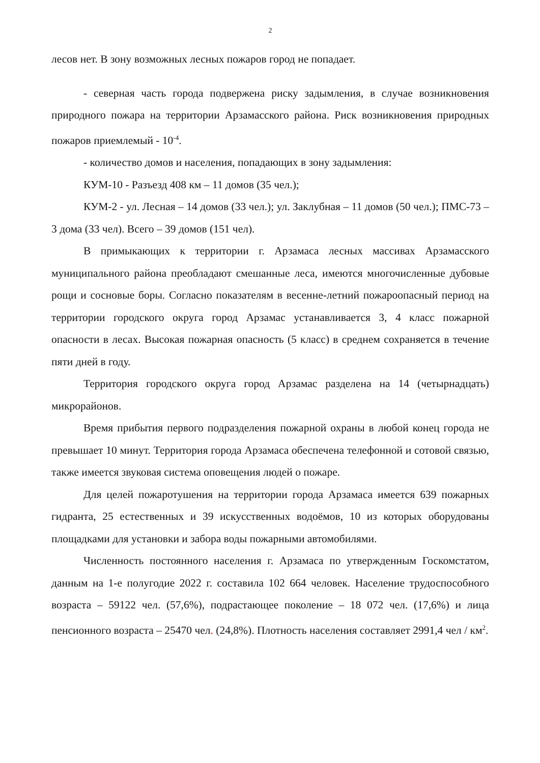2
лесов нет. В зону возможных лесных пожаров город не попадает.
- северная часть города подвержена риску задымления, в случае возникновения природного пожара на территории Арзамасского района. Риск возникновения природных пожаров приемлемый - 10<sup>-4</sup>.
- количество домов и населения, попадающих в зону задымления:
КУМ-10 - Разъезд 408 км – 11 домов (35 чел.);
КУМ-2 - ул. Лесная – 14 домов (33 чел.); ул. Заклубная – 11 домов (50 чел.); ПМС-73 – 3 дома (33 чел). Всего – 39 домов (151 чел).
В примыкающих к территории г. Арзамаса лесных массивах Арзамасского муниципального района преобладают смешанные леса, имеются многочисленные дубовые рощи и сосновые боры. Согласно показателям в весенне-летний пожароопасный период на территории городского округа город Арзамас устанавливается 3, 4 класс пожарной опасности в лесах. Высокая пожарная опасность (5 класс) в среднем сохраняется в течение пяти дней в году.
Территория городского округа город Арзамас разделена на 14 (четырнадцать) микрорайонов.
Время прибытия первого подразделения пожарной охраны в любой конец города не превышает 10 минут. Территория города Арзамаса обеспечена телефонной и сотовой связью, также имеется звуковая система оповещения людей о пожаре.
Для целей пожаротушения на территории города Арзамаса имеется 639 пожарных гидранта, 25 естественных и 39 искусственных водоёмов, 10 из которых оборудованы площадками для установки и забора воды пожарными автомобилями.
Численность постоянного населения г. Арзамаса по утвержденным Госкомстатом, данным на 1-е полугодие 2022 г. составила 102 664 человек. Население трудоспособного возраста – 59122 чел. (57,6%), подрастающее поколение – 18 072 чел. (17,6%) и лица пенсионного возраста – 25470 чел. (24,8%). Плотность населения составляет 2991,4 чел / км<sup>2</sup>.